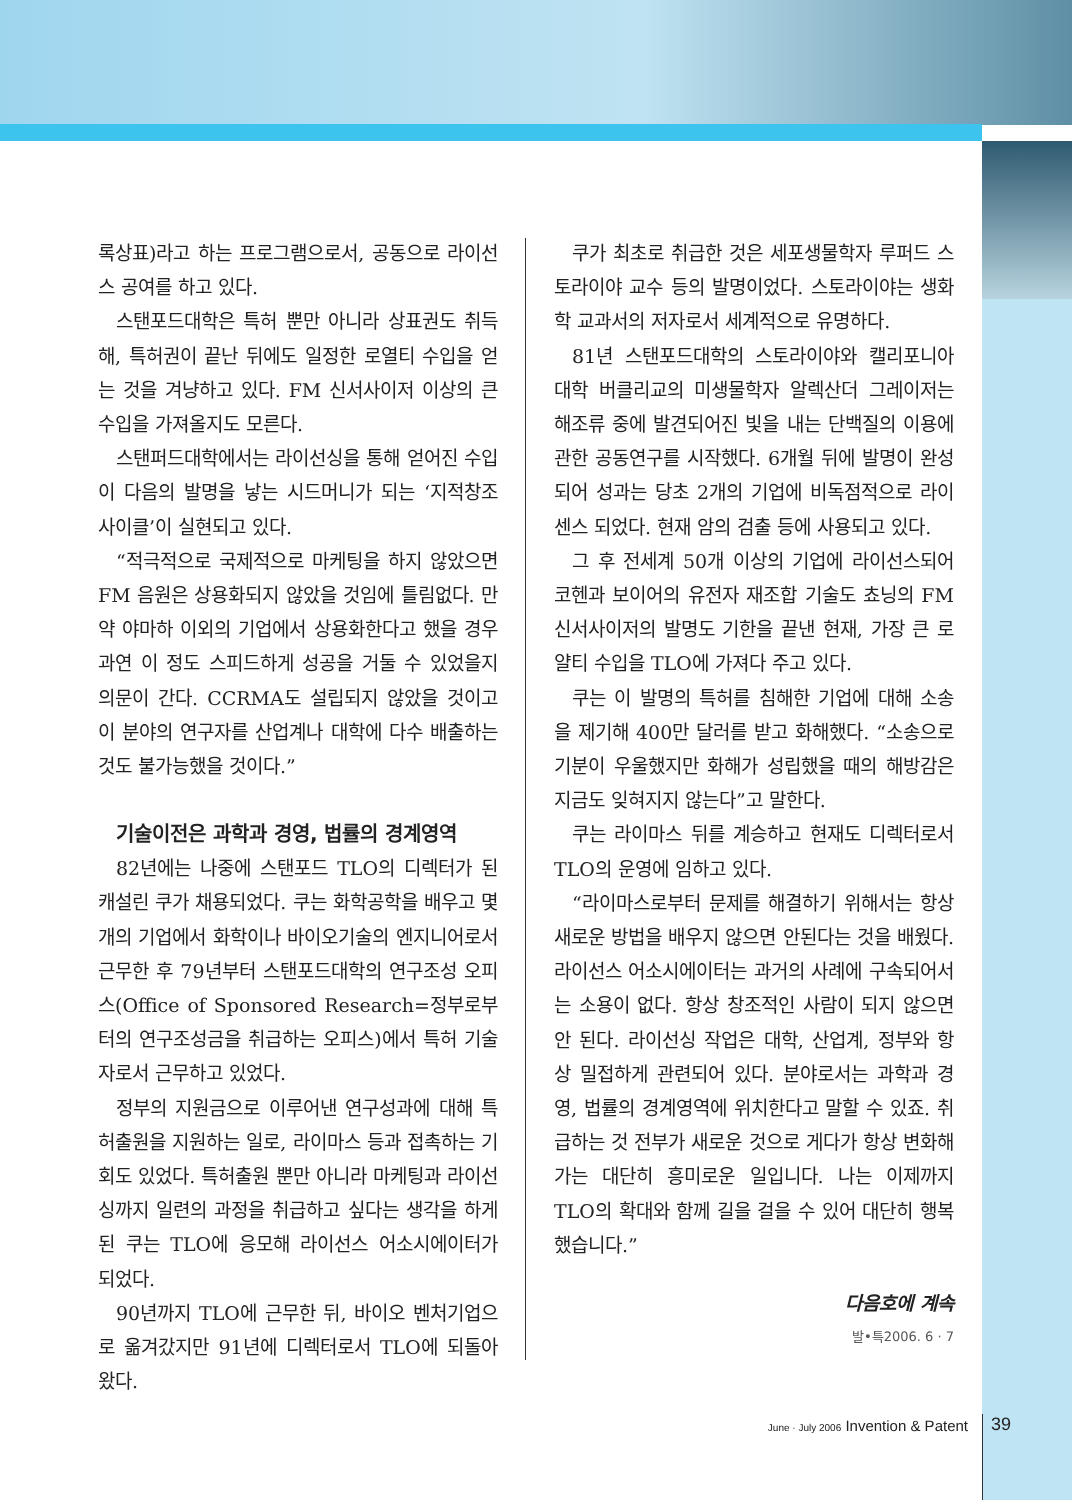록상표)라고 하는 프로그램으로서, 공동으로 라이선스 공여를 하고 있다.
스탠포드대학은 특허 뿐만 아니라 상표권도 취득해, 특허권이 끝난 뒤에도 일정한 로열티 수입을 얻는 것을 겨냥하고 있다. FM 신서사이저 이상의 큰 수입을 가져올지도 모른다.
스탠퍼드대학에서는 라이선싱을 통해 얻어진 수입이 다음의 발명을 낳는 시드머니가 되는 ‘지적창조 사이클’이 실현되고 있다.
“적극적으로 국제적으로 마케팅을 하지 않았으면 FM 음원은 상용화되지 않았을 것임에 틀림없다. 만약 야마하 이외의 기업에서 상용화한다고 했을 경우 과연 이 정도 스피드하게 성공을 거둘 수 있었을지 의문이 간다. CCRMA도 설립되지 않았을 것이고 이 분야의 연구자를 산업계나 대학에 다수 배출하는 것도 불가능했을 것이다.”
기술이전은 과학과 경영, 법률의 경계영역
82년에는 나중에 스탠포드 TLO의 디렉터가 된 캐설린 쿠가 채용되었다. 쿠는 화학공학을 배우고 몇 개의 기업에서 화학이나 바이오기술의 엔지니어로서 근무한 후 79년부터 스탠포드대학의 연구조성 오피스(Office of Sponsored Research=정부로부터의 연구조성금을 취급하는 오피스)에서 특허 기술자로서 근무하고 있었다.
정부의 지원금으로 이루어낸 연구성과에 대해 특허출원을 지원하는 일로, 라이마스 등과 접촉하는 기회도 있었다. 특허출원 뿐만 아니라 마케팅과 라이선싱까지 일련의 과정을 취급하고 싶다는 생각을 하게 된 쿠는 TLO에 응모해 라이선스 어소시에이터가 되었다.
90년까지 TLO에 근무한 뒤, 바이오 벤처기업으로 옮겨갔지만 91년에 디렉터로서 TLO에 되돌아왔다.
쿠가 최초로 취급한 것은 세포생물학자 루퍼드 스토라이야 교수 등의 발명이었다. 스토라이야는 생화학 교과서의 저자로서 세계적으로 유명하다.
81년 스탠포드대학의 스토라이야와 캘리포니아대학 버클리교의 미생물학자 알렉산더 그레이저는 해조류 중에 발견되어진 빛을 내는 단백질의 이용에 관한 공동연구를 시작했다. 6개월 뒤에 발명이 완성되어 성과는 당초 2개의 기업에 비독점적으로 라이센스 되었다. 현재 암의 검출 등에 사용되고 있다.
그 후 전세계 50개 이상의 기업에 라이선스되어 코헨과 보이어의 유전자 재조합 기술도 쵸닝의 FM 신서사이저의 발명도 기한을 끝낸 현재, 가장 큰 로얄티 수입을 TLO에 가져다 주고 있다.
쿠는 이 발명의 특허를 침해한 기업에 대해 소송을 제기해 400만 달러를 받고 화해했다. “소송으로 기분이 우울했지만 화해가 성립했을 때의 해방감은 지금도 잊혀지지 않는다”고 말한다.
쿠는 라이마스 뒤를 계승하고 현재도 디렉터로서 TLO의 운영에 임하고 있다.
“라이마스로부터 문제를 해결하기 위해서는 항상 새로운 방법을 배우지 않으면 안된다는 것을 배웠다. 라이선스 어소시에이터는 과거의 사례에 구속되어서는 소용이 없다. 항상 창조적인 사람이 되지 않으면 안 된다. 라이선싱 작업은 대학, 산업계, 정부와 항상 밀접하게 관련되어 있다. 분야로서는 과학과 경영, 법률의 경계영역에 위치한다고 말할 수 있죠. 취급하는 것 전부가 새로운 것으로 게다가 항상 변화해 가는 대단히 흥미로운 일입니다. 나는 이제까지 TLO의 확대와 함께 길을 걸을 수 있어 대단히 행복했습니다.”
다음호에 계속
발•특2006. 6 · 7
June · July 2006 Invention & Patent
39